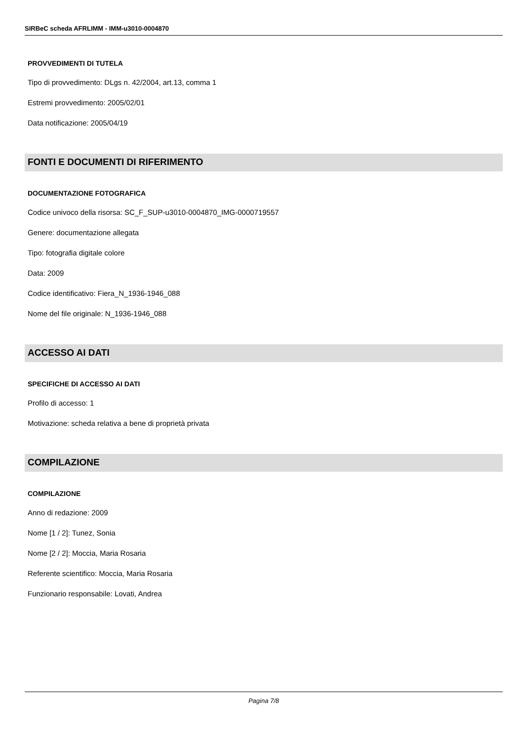SIRBeC scheda AFRLIMM - IMM-u3010-0004870
PROVVEDIMENTI DI TUTELA
Tipo di provvedimento: DLgs n. 42/2004, art.13, comma 1
Estremi provvedimento: 2005/02/01
Data notificazione: 2005/04/19
FONTI E DOCUMENTI DI RIFERIMENTO
DOCUMENTAZIONE FOTOGRAFICA
Codice univoco della risorsa: SC_F_SUP-u3010-0004870_IMG-0000719557
Genere: documentazione allegata
Tipo: fotografia digitale colore
Data: 2009
Codice identificativo: Fiera_N_1936-1946_088
Nome del file originale: N_1936-1946_088
ACCESSO AI DATI
SPECIFICHE DI ACCESSO AI DATI
Profilo di accesso: 1
Motivazione: scheda relativa a bene di proprietà privata
COMPILAZIONE
COMPILAZIONE
Anno di redazione: 2009
Nome [1 / 2]: Tunez, Sonia
Nome [2 / 2]: Moccia, Maria Rosaria
Referente scientifico: Moccia, Maria Rosaria
Funzionario responsabile: Lovati, Andrea
Pagina 7/8